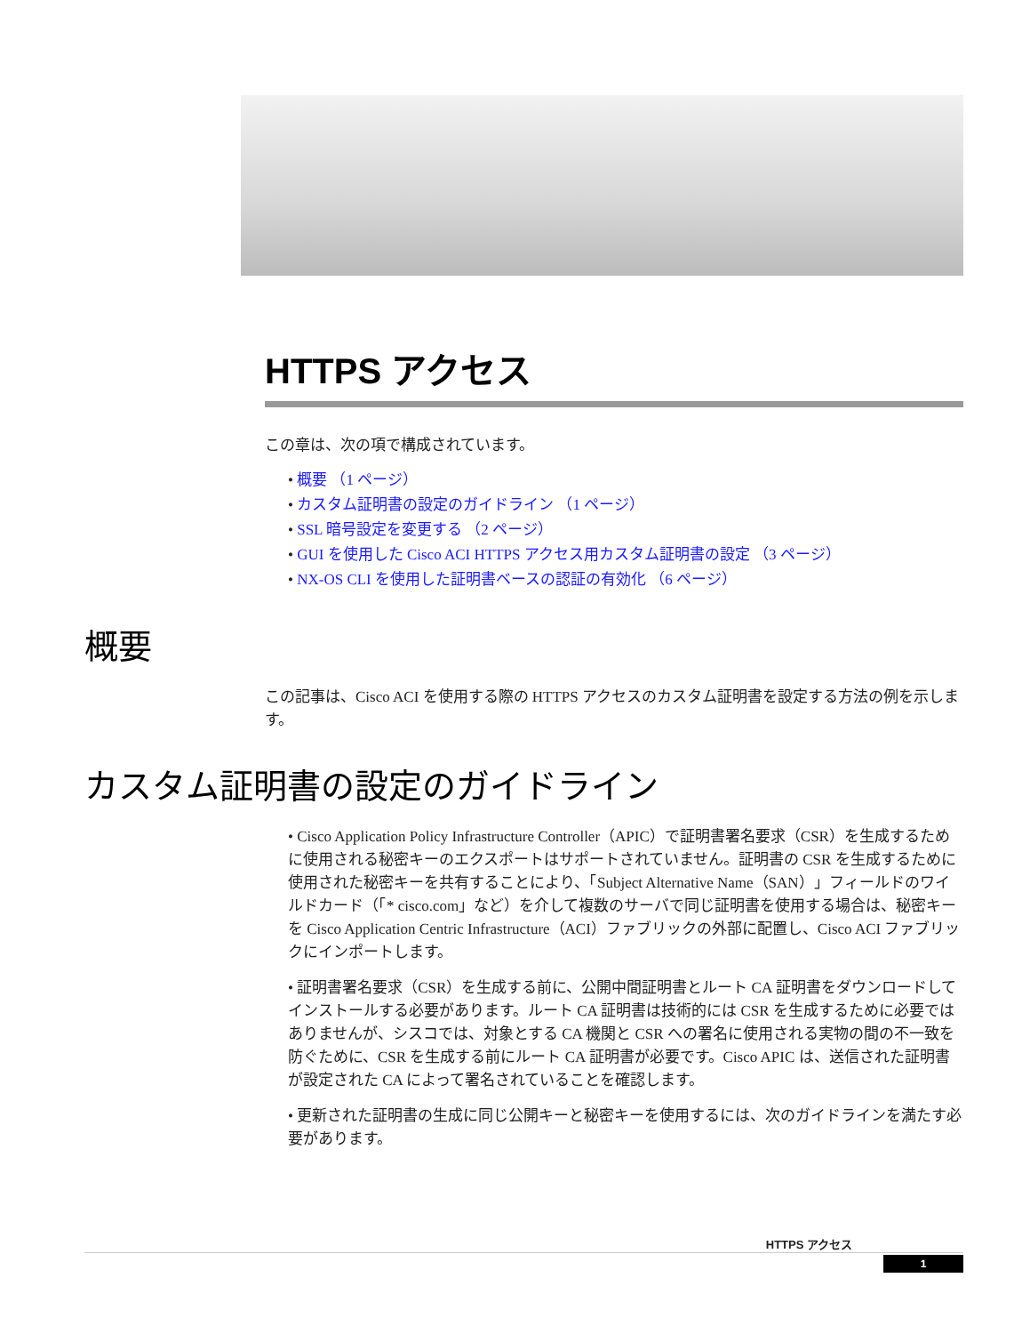HTTPS アクセス
この章は、次の項で構成されています。
• 概要 （1 ページ）
• カスタム証明書の設定のガイドライン （1 ページ）
• SSL 暗号設定を変更する （2 ページ）
• GUI を使用した Cisco ACI HTTPS アクセス用カスタム証明書の設定 （3 ページ）
• NX-OS CLI を使用した証明書ベースの認証の有効化 （6 ページ）
概要
この記事は、Cisco ACI を使用する際の HTTPS アクセスのカスタム証明書を設定する方法の例を示します。
カスタム証明書の設定のガイドライン
• Cisco Application Policy Infrastructure Controller（APIC）で証明書署名要求（CSR）を生成するために使用される秘密キーのエクスポートはサポートされていません。証明書の CSR を生成するために使用された秘密キーを共有することにより、「Subject Alternative Name（SAN）」フィールドのワイルドカード（「* cisco.com」など）を介して複数のサーバで同じ証明書を使用する場合は、秘密キーを Cisco Application Centric Infrastructure（ACI）ファブリックの外部に配置し、Cisco ACI ファブリックにインポートします。
• 証明書署名要求（CSR）を生成する前に、公開中間証明書とルート CA 証明書をダウンロードしてインストールする必要があります。ルート CA 証明書は技術的には CSR を生成するために必要ではありませんが、シスコでは、対象とする CA 機関と CSR への署名に使用される実物の間の不一致を防ぐために、CSR を生成する前にルート CA 証明書が必要です。Cisco APIC は、送信された証明書が設定された CA によって署名されていることを確認します。
• 更新された証明書の生成に同じ公開キーと秘密キーを使用するには、次のガイドラインを満たす必要があります。
HTTPS アクセス
1